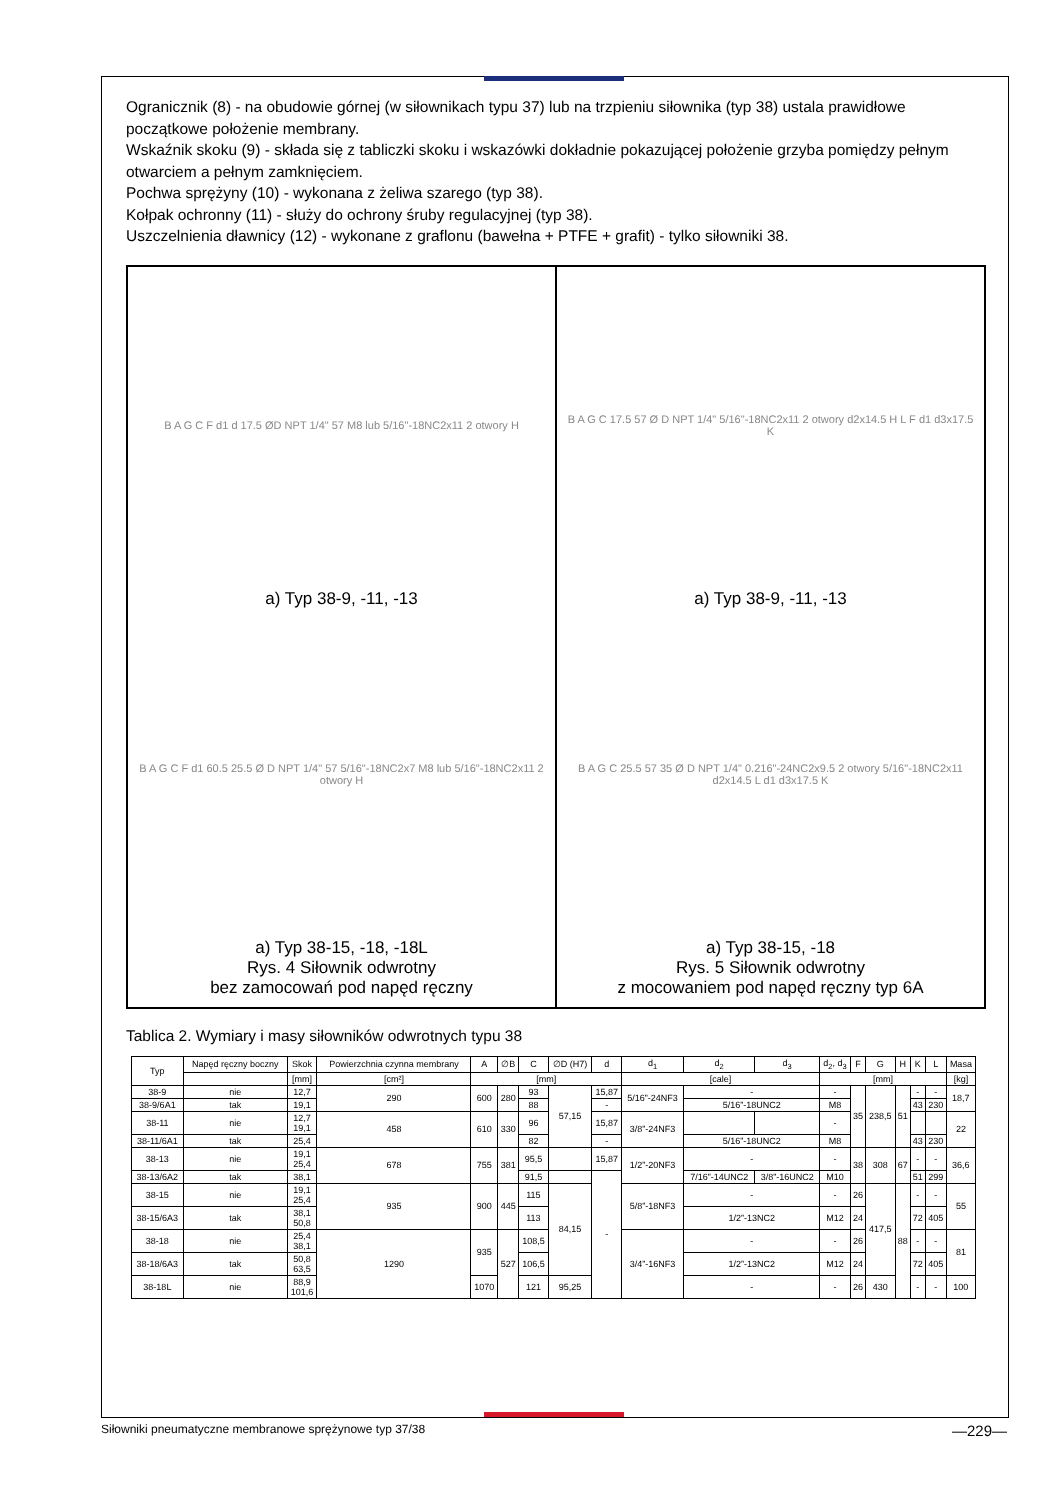Ogranicznik (8) - na obudowie górnej (w siłownikach typu 37) lub na trzpieniu siłownika (typ 38) ustala prawidłowe początkowe położenie membrany.
Wskaźnik skoku (9) - składa się z tabliczki skoku i wskazówki dokładnie pokazującej położenie grzyba pomiędzy pełnym otwarciem a pełnym zamknięciem.
Pochwa sprężyny (10) - wykonana z żeliwa szarego (typ 38).
Kołpak ochronny (11) - służy do ochrony śruby regulacyjnej (typ 38).
Uszczelnienia dławnicy (12) - wykonane z graflonu (bawełna + PTFE + grafit) - tylko siłowniki 38.
B A G C F d1 d 17.5 ØD NPT 1/4" 57 M8 lub 5/16"-18NC2x11 2 otwory H
a) Typ 38-9, -11, -13
B A G C F d1 60.5 25.5 Ø D NPT 1/4" 57 5/16"-18NC2x7 M8 lub 5/16"-18NC2x11 2 otwory H
a) Typ 38-15, -18, -18L
Rys. 4 Siłownik odwrotny
bez zamocowań pod napęd ręczny
B A G C 17.5 57 Ø D NPT 1/4" 5/16"-18NC2x11 2 otwory d2x14.5 H L F d1 d3x17.5 K
a) Typ 38-9, -11, -13
B A G C 25.5 57 35 Ø D NPT 1/4" 0.216"-24NC2x9.5 2 otwory 5/16"-18NC2x11 d2x14.5 L d1 d3x17.5 K
a) Typ 38-15, -18
Rys. 5 Siłownik odwrotny
z mocowaniem pod napęd ręczny typ 6A
Tablica 2. Wymiary i masy siłowników odwrotnych typu 38
| Typ | Napęd ręczny boczny | Skok | Powierzchnia czynna membrany | A | ∅B | C | ∅D (H7) | d | d<sub>1</sub> | d<sub>2</sub> | d<sub>3</sub> | d<sub>2</sub>, d<sub>3</sub> | F | G | H | K | L | Masa |
| --- | --- | --- | --- | --- | --- | --- | --- | --- | --- | --- | --- | --- | --- | --- | --- | --- | --- | --- |
| | | [mm] | [cm²] | [mm] | | | | | [cale] | | | [mm] | | | | | | [kg] |
| 38-9 | nie | 12,7 | 290 | 600 | 280 | 93 | 57,15 | 15,87 | 5/16”-24NF3 | - | | - | 35 | 238,5 | 51 | - | - | 18,7 |
| 38-9/6A1 | tak | 19,1 | | | | 88 | | - | | 5/16”-18UNC2 | | M8 | | | | 43 | 230 | |
| 38-11 | nie | 12,7 19,1 | 458 | 610 | 330 | 96 | | 15,87 | 3/8”-24NF3 | | | - | | | | | | 22 |
| 38-11/6A1 | tak | 25,4 | | | | 82 | | - | | 5/16”-18UNC2 | | M8 | | | | 43 | 230 | |
| 38-13 | nie | 19,1 25,4 | 678 | 755 | 381 | 95,5 | | 15,87 | 1/2”-20NF3 | - | | - | 38 | 308 | 67 | - | - | 36,6 |
| 38-13/6A2 | tak | 38,1 | | | | 91,5 | | - | | 7/16”-14UNC2 | 3/8”-16UNC2 | M10 | | | | 51 | 299 | |
| 38-15 | nie | 19,1 25,4 | 935 | 900 | 445 | 115 | 84,15 | | 5/8”-18NF3 | - | | - | 26 | 417,5 | 88 | - | - | 55 |
| 38-15/6A3 | tak | 38,1 50,8 | | | | 113 | | | | 1/2”-13NC2 | | M12 | 24 | | | 72 | 405 | |
| 38-18 | nie | 25,4 38,1 | 1290 | 935 | 527 | 108,5 | | | 3/4”-16NF3 | - | | - | 26 | | | - | - | 81 |
| 38-18/6A3 | tak | 50,8 63,5 | | | | 106,5 | | | | 1/2”-13NC2 | | M12 | 24 | | | 72 | 405 | |
| 38-18L | nie | 88,9 101,6 | | 1070 | | 121 | 95,25 | | | - | | - | 26 | 430 | | - | - | 100 |
Siłowniki pneumatyczne membranowe sprężynowe typ 37/38 —229—